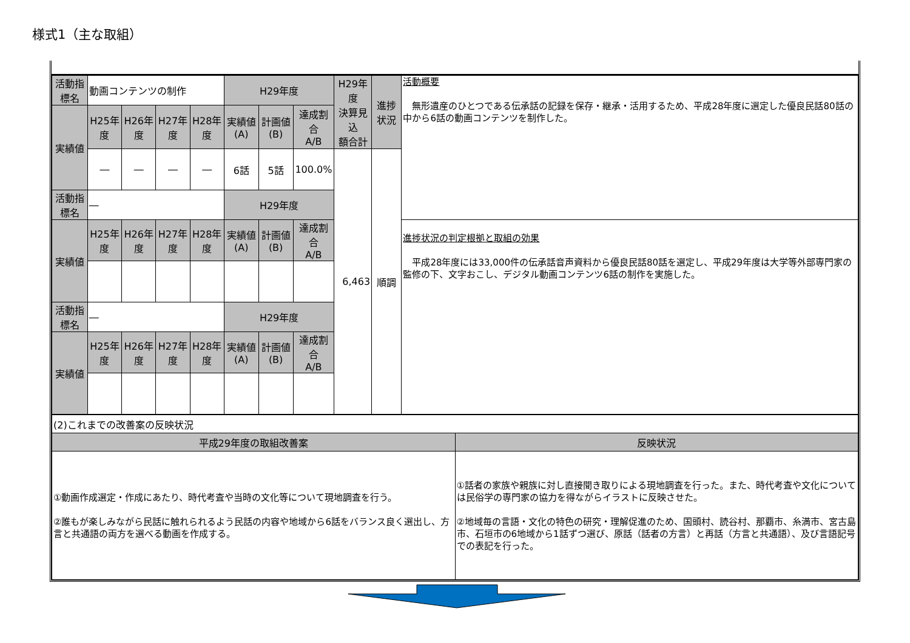様式1（主な取組）
| 活動指標名 | 動画コンテンツの制作 | | | | H29年度 | | | H29年度 決算見込 額合計 | 進捗状況 | 活動概要 無形遺産のひとつである伝承話の記録を保存・継承・活用するため、平成28年度に選定した優良民話80話の中から6話の動画コンテンツを制作した。 |
| 実績値 | H25年度 | H26年度 | H27年度 | H28年度 | 実績値(A) | 計画値(B) | 達成割合 A/B | | | |
| | ― | ― | ― | ― | 6話 | 5話 | 100.0% | 6,463 | 順調 | |
| 活動指標名 | ― | | | | H29年度 | | | | | |
| 実績値 | H25年度 | H26年度 | H27年度 | H28年度 | 実績値(A) | 計画値(B) | 達成割合 A/B | | | 進捗状況の判定根拠と取組の効果 平成28年度には33,000件の伝承話音声資料から優良民話80話を選定し、平成29年度は大学等外部専門家の監修の下、文字おこし、デジタル動画コンテンツ6話の制作を実施した。 |
| 活動指標名 | ― | | | | H29年度 | | | | | |
| 実績値 | H25年度 | H26年度 | H27年度 | H28年度 | 実績値(A) | 計画値(B) | 達成割合 A/B | | | |
| (2)これまでの改善案の反映状況 | |
| 平成29年度の取組改善案 | 反映状況 |
| ①動画作成選定・作成にあたり、時代考査や当時の文化等について現地調査を行う。 ②誰もが楽しみながら民話に触れられるよう民話の内容や地域から6話をバランス良く選出し、方言と共通語の両方を選べる動画を作成する。 | ①話者の家族や親族に対し直接聞き取りによる現地調査を行った。また、時代考査や文化については民俗学の専門家の協力を得ながらイラストに反映させた。 ②地域毎の言語・文化の特色の研究・理解促進のため、国頭村、読谷村、那覇市、糸満市、宮古島市、石垣市の6地域から1話ずつ選び、原話（話者の方言）と再話（方言と共通語）、及び言語記号での表記を行った。 |